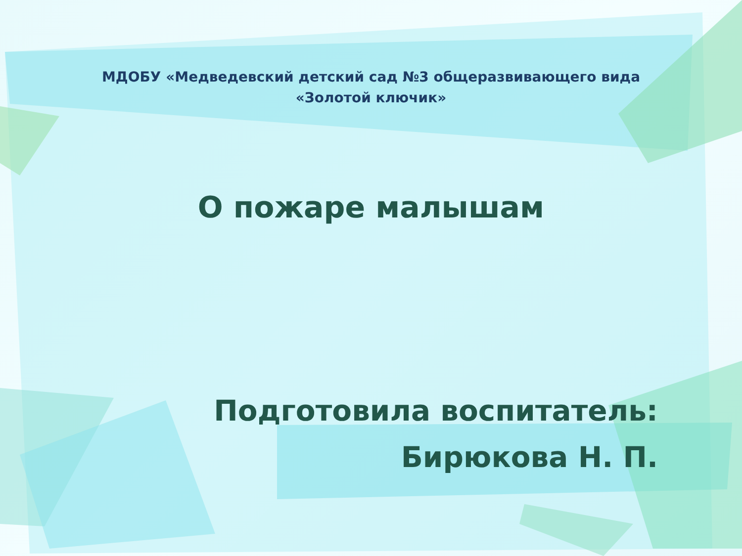МДОБУ «Медведевский детский сад №3 общеразвивающего вида
«Золотой ключик»
О пожаре малышам
Подготовила воспитатель:
Бирюкова Н. П.